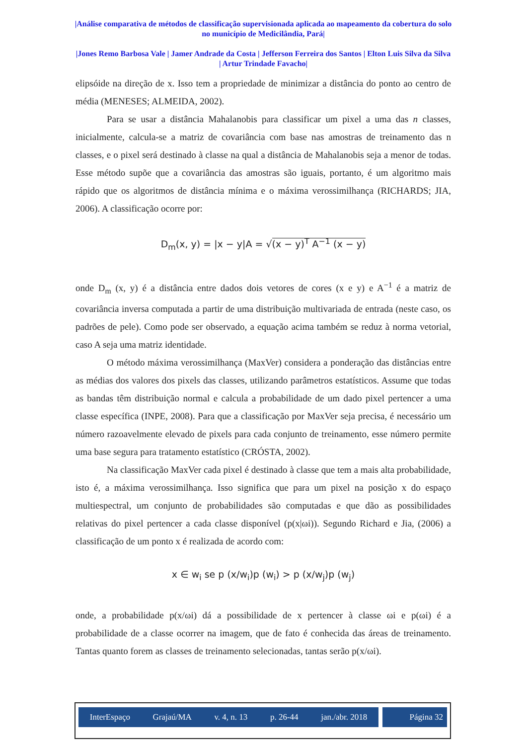|Análise comparativa de métodos de classificação supervisionada aplicada ao mapeamento da cobertura do solo no município de Medicilândia, Pará|
|Jones Remo Barbosa Vale | Jamer Andrade da Costa | Jefferson Ferreira dos Santos | Elton Luis Silva da Silva | Artur Trindade Favacho|
elipsóide na direção de x. Isso tem a propriedade de minimizar a distância do ponto ao centro de média (MENESES; ALMEIDA, 2002).
Para se usar a distância Mahalanobis para classificar um pixel a uma das n classes, inicialmente, calcula-se a matriz de covariância com base nas amostras de treinamento das n classes, e o pixel será destinado à classe na qual a distância de Mahalanobis seja a menor de todas. Esse método supõe que a covariância das amostras são iguais, portanto, é um algoritmo mais rápido que os algoritmos de distância mínima e o máxima verossimilhança (RICHARDS; JIA, 2006). A classificação ocorre por:
D<sub>m</sub>(x, y) = |x − y|A = √(x − y)<sup>T</sup> A<sup>−1</sup> (x − y)
onde D<sub>m</sub> (x, y) é a distância entre dados dois vetores de cores (x e y) e A<sup>−1</sup> é a matriz de covariância inversa computada a partir de uma distribuição multivariada de entrada (neste caso, os padrões de pele). Como pode ser observado, a equação acima também se reduz à norma vetorial, caso A seja uma matriz identidade.
O método máxima verossimilhança (MaxVer) considera a ponderação das distâncias entre as médias dos valores dos pixels das classes, utilizando parâmetros estatísticos. Assume que todas as bandas têm distribuição normal e calcula a probabilidade de um dado pixel pertencer a uma classe específica (INPE, 2008). Para que a classificação por MaxVer seja precisa, é necessário um número razoavelmente elevado de pixels para cada conjunto de treinamento, esse número permite uma base segura para tratamento estatístico (CRÓSTA, 2002).
Na classificação MaxVer cada pixel é destinado à classe que tem a mais alta probabilidade, isto é, a máxima verossimilhança. Isso significa que para um pixel na posição x do espaço multiespectral, um conjunto de probabilidades são computadas e que dão as possibilidades relativas do pixel pertencer a cada classe disponível (p(x|ωi)). Segundo Richard e Jia, (2006) a classificação de um ponto x é realizada de acordo com:
x ∈ w<sub>i</sub> se p (x/w<sub>i</sub>)p (w<sub>i</sub>) > p (x/w<sub>j</sub>)p (w<sub>j</sub>)
onde, a probabilidade p(x/ωi) dá a possibilidade de x pertencer à classe ωi e p(ωi) é a probabilidade de a classe ocorrer na imagem, que de fato é conhecida das áreas de treinamento. Tantas quanto forem as classes de treinamento selecionadas, tantas serão p(x/ωi).
InterEspaço Grajaú/MA v. 4, n. 13 p. 26-44 jan./abr. 2018 Página 32